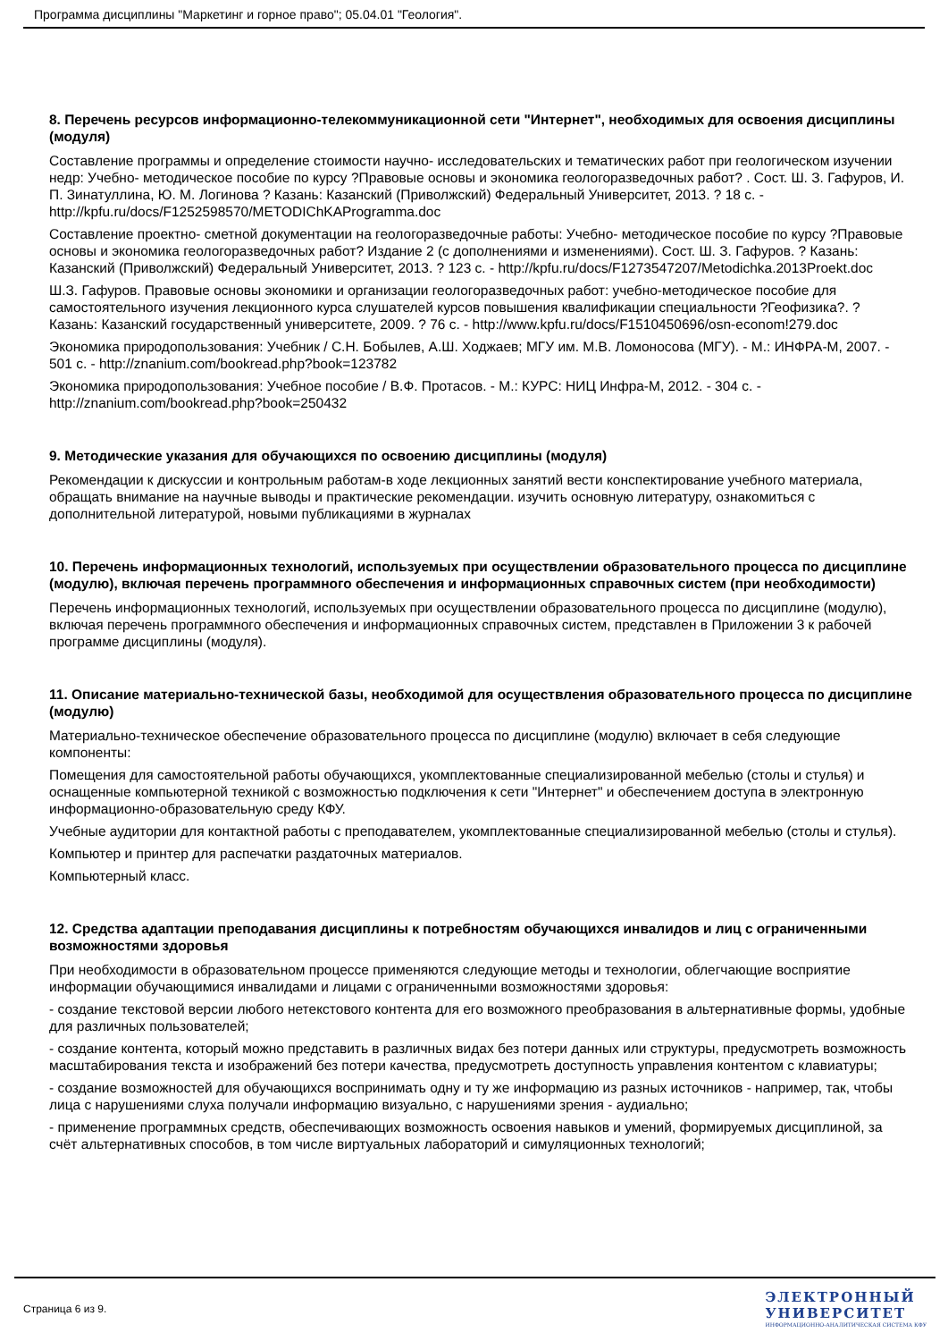Программа дисциплины "Маркетинг и горное право"; 05.04.01 "Геология".
8. Перечень ресурсов информационно-телекоммуникационной сети "Интернет", необходимых для освоения дисциплины (модуля)
Составление программы и определение стоимости научно- исследовательских и тематических работ при геологическом изучении недр: Учебно- методическое пособие по курсу ?Правовые основы и экономика геологоразведочных работ? . Сост. Ш. З. Гафуров, И. П. Зинатуллина, Ю. М. Логинова ? Казань: Казанский (Приволжский) Федеральный Университет, 2013. ? 18 с. - http://kpfu.ru/docs/F1252598570/METODIChKAProgramma.doc
Составление проектно- сметной документации на геологоразведочные работы: Учебно- методическое пособие по курсу ?Правовые основы и экономика геологоразведочных работ? Издание 2 (с дополнениями и изменениями). Сост. Ш. З. Гафуров. ? Казань: Казанский (Приволжский) Федеральный Университет, 2013. ? 123 с. - http://kpfu.ru/docs/F1273547207/Metodichka.2013Proekt.doc
Ш.З. Гафуров. Правовые основы экономики и организации геологоразведочных работ: учебно-методическое пособие для самостоятельного изучения лекционного курса слушателей курсов повышения квалификации специальности ?Геофизика?. ? Казань: Казанский государственный университете, 2009. ? 76 с. - http://www.kpfu.ru/docs/F1510450696/osn-econom!279.doc
Экономика природопользования: Учебник / С.Н. Бобылев, А.Ш. Ходжаев; МГУ им. М.В. Ломоносова (МГУ). - М.: ИНФРА-М, 2007. - 501 с. - http://znanium.com/bookread.php?book=123782
Экономика природопользования: Учебное пособие / В.Ф. Протасов. - М.: КУРС: НИЦ Инфра-М, 2012. - 304 с. - http://znanium.com/bookread.php?book=250432
9. Методические указания для обучающихся по освоению дисциплины (модуля)
Рекомендации к дискуссии и контрольным работам-в ходе лекционных занятий вести конспектирование учебного материала, обращать внимание на научные выводы и практические рекомендации. изучить основную литературу, ознакомиться с дополнительной литературой, новыми публикациями в журналах
10. Перечень информационных технологий, используемых при осуществлении образовательного процесса по дисциплине (модулю), включая перечень программного обеспечения и информационных справочных систем (при необходимости)
Перечень информационных технологий, используемых при осуществлении образовательного процесса по дисциплине (модулю), включая перечень программного обеспечения и информационных справочных систем, представлен в Приложении 3 к рабочей программе дисциплины (модуля).
11. Описание материально-технической базы, необходимой для осуществления образовательного процесса по дисциплине (модулю)
Материально-техническое обеспечение образовательного процесса по дисциплине (модулю) включает в себя следующие компоненты:
Помещения для самостоятельной работы обучающихся, укомплектованные специализированной мебелью (столы и стулья) и оснащенные компьютерной техникой с возможностью подключения к сети "Интернет" и обеспечением доступа в электронную информационно-образовательную среду КФУ.
Учебные аудитории для контактной работы с преподавателем, укомплектованные специализированной мебелью (столы и стулья).
Компьютер и принтер для распечатки раздаточных материалов.
Компьютерный класс.
12. Средства адаптации преподавания дисциплины к потребностям обучающихся инвалидов и лиц с ограниченными возможностями здоровья
При необходимости в образовательном процессе применяются следующие методы и технологии, облегчающие восприятие информации обучающимися инвалидами и лицами с ограниченными возможностями здоровья:
- создание текстовой версии любого нетекстового контента для его возможного преобразования в альтернативные формы, удобные для различных пользователей;
- создание контента, который можно представить в различных видах без потери данных или структуры, предусмотреть возможность масштабирования текста и изображений без потери качества, предусмотреть доступность управления контентом с клавиатуры;
- создание возможностей для обучающихся воспринимать одну и ту же информацию из разных источников - например, так, чтобы лица с нарушениями слуха получали информацию визуально, с нарушениями зрения - аудиально;
- применение программных средств, обеспечивающих возможность освоения навыков и умений, формируемых дисциплиной, за счёт альтернативных способов, в том числе виртуальных лабораторий и симуляционных технологий;
Страница 6 из 9.
ЭЛЕКТРОННЫЙ
УНИВЕРСИТЕТ
ИНФОРМАЦИОННО-АНАЛИТИЧЕСКАЯ СИСТЕМА КФУ